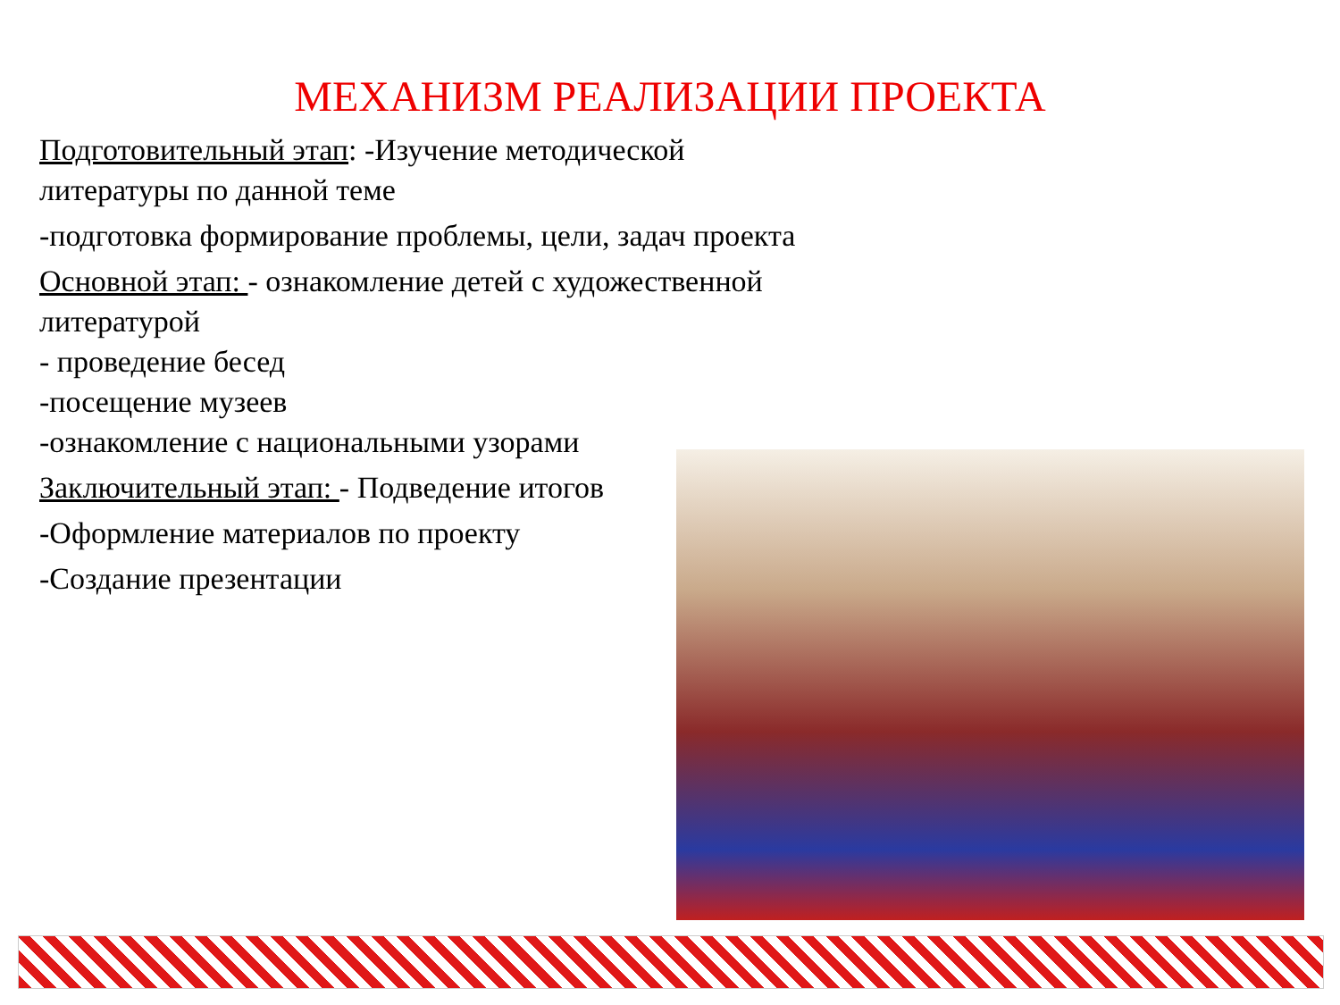МЕХАНИЗМ РЕАЛИЗАЦИИ ПРОЕКТА
Подготовительный этап: -Изучение методической
литературы по данной теме
-подготовка формирование проблемы, цели, задач проекта
Основной этап: - ознакомление детей с художественной
литературой
- проведение бесед
-посещение музеев
-ознакомление с национальными узорами
Заключительный этап: - Подведение итогов
-Оформление материалов по проекту
-Создание презентации